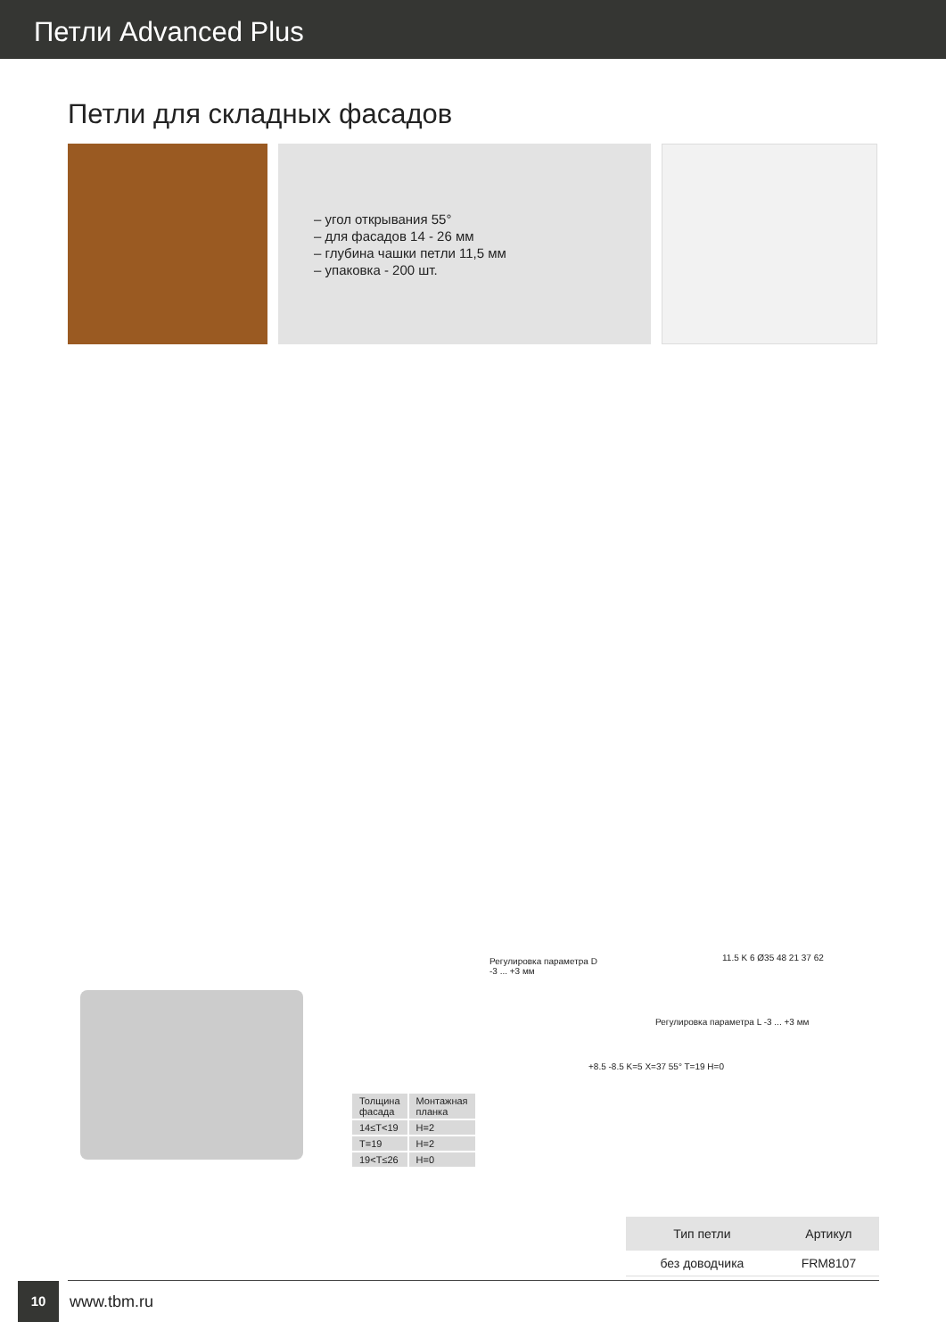Петли Advanced Plus
Петли для складных фасадов
– угол открывания 55°
– для фасадов 14 - 26 мм
– глубина чашки петли 11,5 мм
– упаковка - 200 шт.
Регулировка параметра D
-3 ... +3 мм
Регулировка параметра L -3 ... +3 мм
+8.5 -8.5 K=5 X=37 55° T=19 H=0
11.5 K 6 Ø35 48 21 37 62
| Толщина фасада | Монтажная планка |
| --- | --- |
| 14≤T<19 | H=2 |
| T=19 | H=2 |
| 19<T≤26 | H=0 |
| Тип петли | Артикул |
| --- | --- |
| без доводчика | FRM8107 |
10
www.tbm.ru